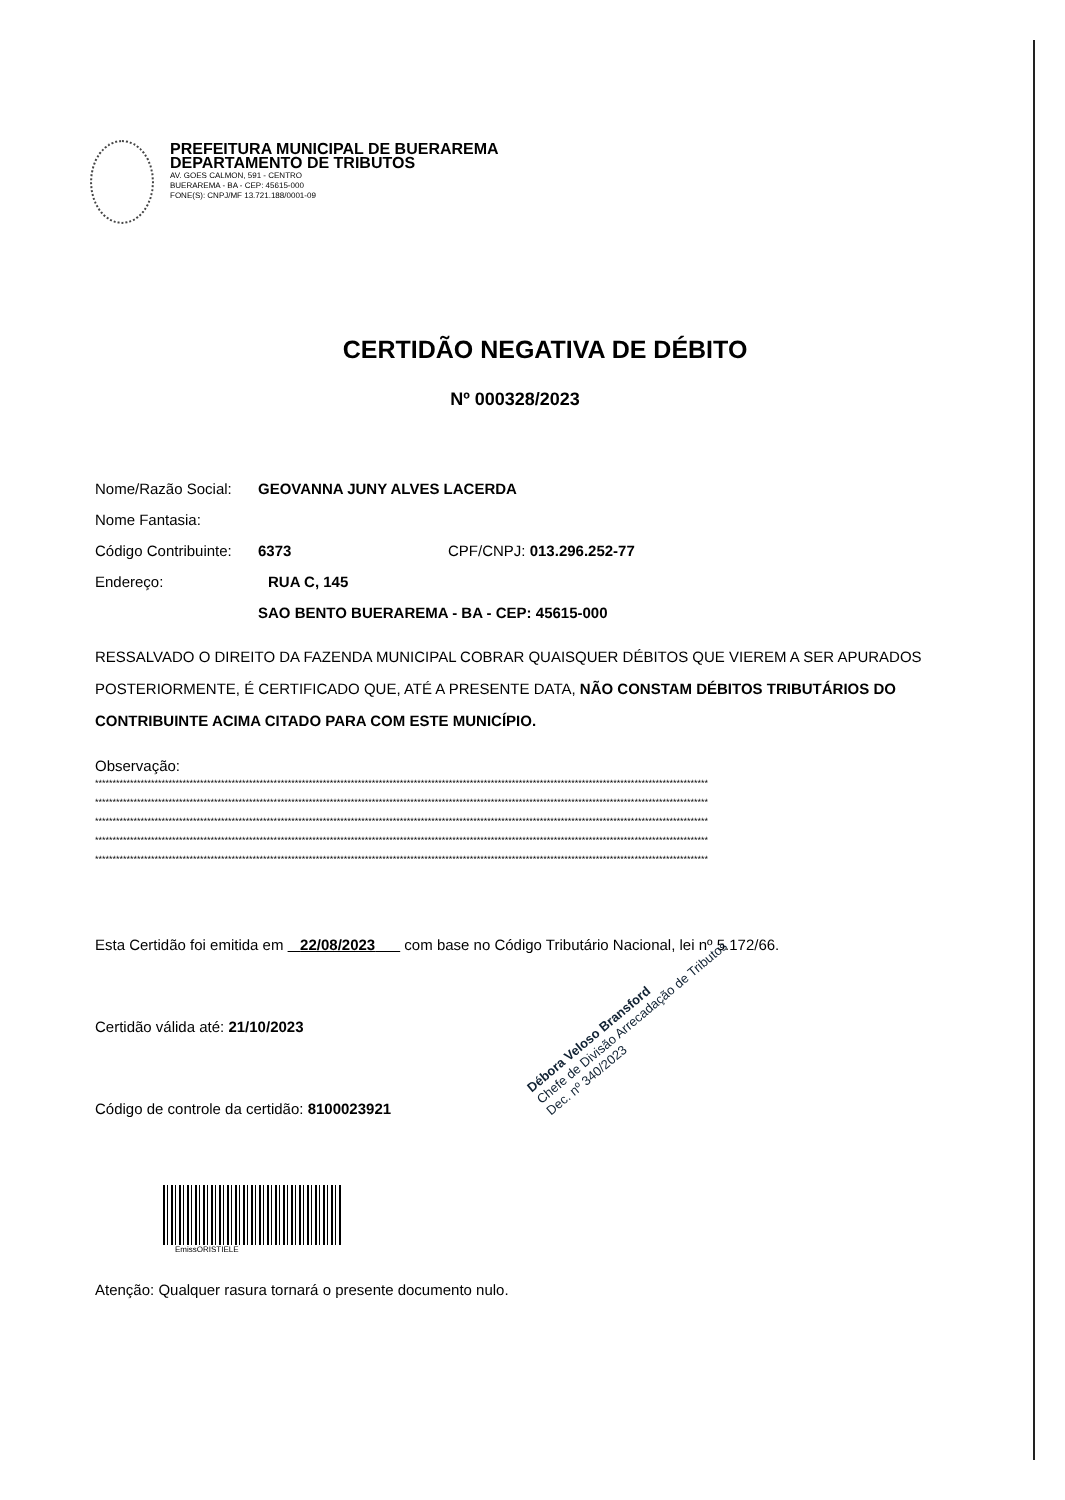PREFEITURA MUNICIPAL DE BUERAREMA
DEPARTAMENTO DE TRIBUTOS
AV. GOES CALMON, 591 - CENTRO
BUERAREMA - BA - CEP: 45615-000
FONE(S): CNPJ/MF 13.721.188/0001-09
CERTIDÃO NEGATIVA DE DÉBITO
Nº 000328/2023
Nome/Razão Social: GEOVANNA JUNY ALVES LACERDA
Nome Fantasia:
Código Contribuinte: 6373 CPF/CNPJ: 013.296.252-77
Endereço: RUA C, 145
SAO BENTO BUERAREMA - BA - CEP: 45615-000
RESSALVADO O DIREITO DA FAZENDA MUNICIPAL COBRAR QUAISQUER DÉBITOS QUE VIEREM A SER APURADOS POSTERIORMENTE, É CERTIFICADO QUE, ATÉ A PRESENTE DATA, NÃO CONSTAM DÉBITOS TRIBUTÁRIOS DO CONTRIBUINTE ACIMA CITADO PARA COM ESTE MUNICÍPIO.
Observação:
*******************************************************************************************************************************************************************************
*******************************************************************************************************************************************************************************
*******************************************************************************************************************************************************************************
*******************************************************************************************************************************************************************************
*******************************************************************************************************************************************************************************
Esta Certidão foi emitida em 22/08/2023 com base no Código Tributário Nacional, lei nº 5.172/66.
Certidão válida até: 21/10/2023
Código de controle da certidão: 8100023921
EmissORISTIELE
Atenção: Qualquer rasura tornará o presente documento nulo.
Débora Veloso Bransford
Chefe de Divisão Arrecadação de Tributos
Dec. nº 340/2023